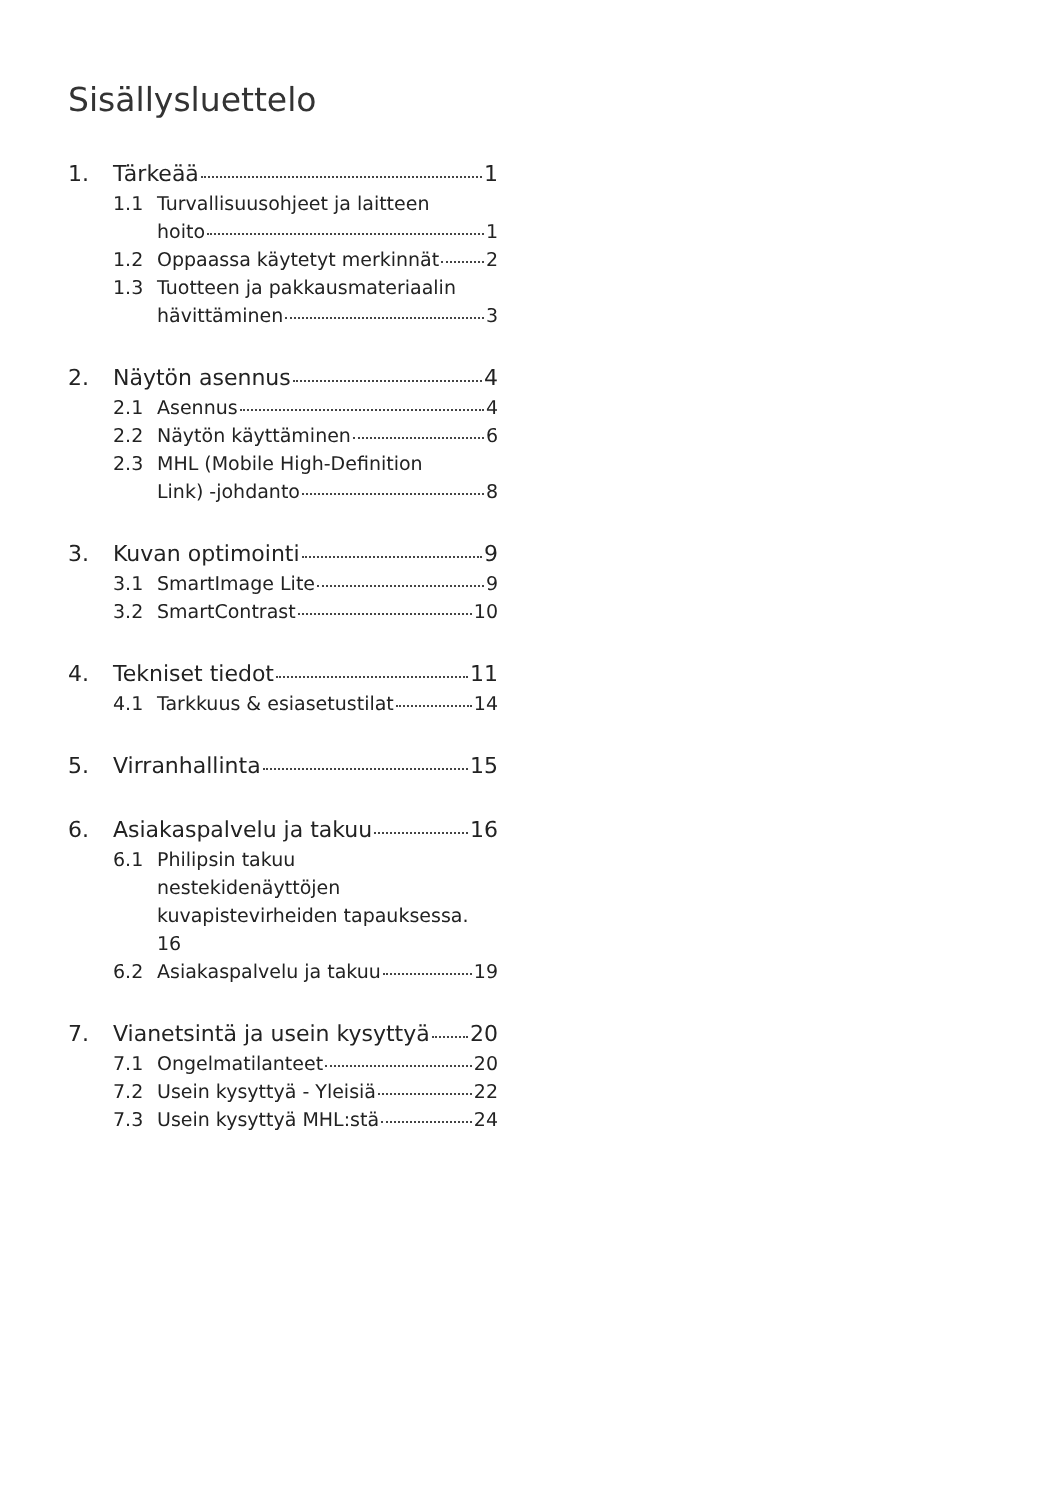Sisällysluettelo
1. Tärkeää 1
1.1 Turvallisuusohjeet ja laitteen
hoito 1
1.2 Oppaassa käytetyt merkinnät 2
1.3 Tuotteen ja pakkausmateriaalin
hävittäminen 3
2. Näytön asennus 4
2.1 Asennus 4
2.2 Näytön käyttäminen 6
2.3 MHL (Mobile High-Definition
Link) -johdanto 8
3. Kuvan optimointi 9
3.1 SmartImage Lite 9
3.2 SmartContrast 10
4. Tekniset tiedot 11
4.1 Tarkkuus & esiasetustilat 14
5. Virranhallinta 15
6. Asiakaspalvelu ja takuu 16
6.1 Philipsin takuu
nestekidenäyttöjen
kuvapistevirheiden tapauksessa.
16
6.2 Asiakaspalvelu ja takuu 19
7. Vianetsintä ja usein kysyttyä 20
7.1 Ongelmatilanteet 20
7.2 Usein kysyttyä - Yleisiä 22
7.3 Usein kysyttyä MHL:stä 24